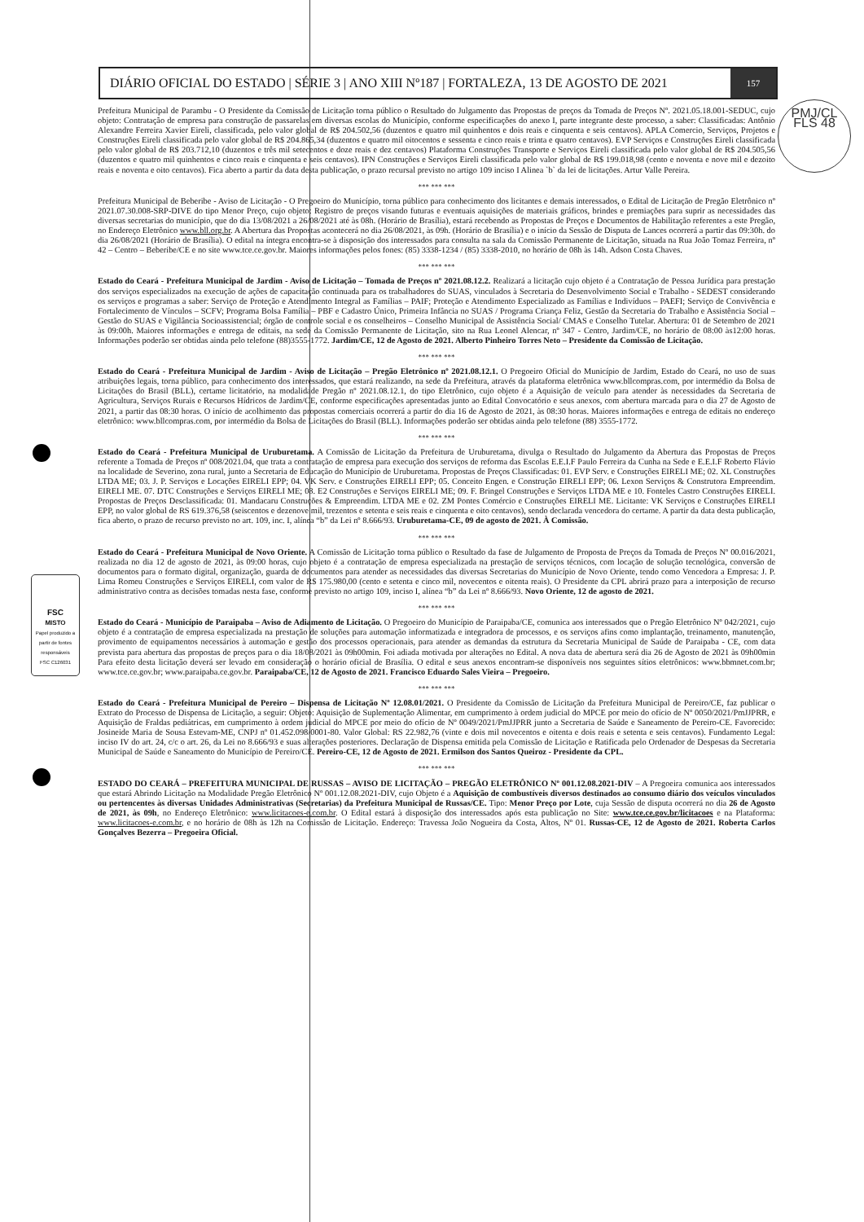DIÁRIO OFICIAL DO ESTADO | SÉRIE 3 | ANO XIII Nº187 | FORTALEZA, 13 DE AGOSTO DE 2021
157
PMJ/CL
FLS 48
FSC
MISTO
Papel produzido a partir de fontes responsáveis
FSC C126031
Prefeitura Municipal de Parambu - O Presidente da Comissão de Licitação torna público o Resultado do Julgamento das Propostas de preços da Tomada de Preços Nº. 2021.05.18.001-SEDUC, cujo objeto: Contratação de empresa para construção de passarelas em diversas escolas do Município, conforme especificações do anexo I, parte integrante deste processo, a saber: Classificadas: Antônio Alexandre Ferreira Xavier Eireli, classificada, pelo valor global de R$ 204.502,56 (duzentos e quatro mil quinhentos e dois reais e cinquenta e seis centavos). APLA Comercio, Serviços, Projetos e Construções Eireli classificada pelo valor global de R$ 204.865,34 (duzentos e quatro mil oitocentos e sessenta e cinco reais e trinta e quatro centavos). EVP Serviços e Construções Eireli classificada pelo valor global de R$ 203.712,10 (duzentos e três mil setecentos e doze reais e dez centavos) Plataforma Construções Transporte e Serviços Eireli classificada pelo valor global de R$ 204.505,56 (duzentos e quatro mil quinhentos e cinco reais e cinquenta e seis centavos). IPN Construções e Serviços Eireli classificada pelo valor global de R$ 199.018,98 (cento e noventa e nove mil e dezoito reais e noventa e oito centavos). Fica aberto a partir da data desta publicação, o prazo recursal previsto no artigo 109 inciso I Alinea `b` da lei de licitações. Artur Valle Pereira.
*** *** ***
Prefeitura Municipal de Beberibe - Aviso de Licitação - O Pregoeiro do Município, torna público para conhecimento dos licitantes e demais interessados, o Edital de Licitação de Pregão Eletrônico nº 2021.07.30.008-SRP-DIVE do tipo Menor Preço, cujo objeto: Registro de preços visando futuras e eventuais aquisições de materiais gráficos, brindes e premiações para suprir as necessidades das diversas secretarias do município, que do dia 13/08/2021 a 26/08/2021 até às 08h. (Horário de Brasília), estará recebendo as Propostas de Preços e Documentos de Habilitação referentes a este Pregão, no Endereço Eletrônico www.bll.org.br. A Abertura das Propostas acontecerá no dia 26/08/2021, às 09h. (Horário de Brasília) e o início da Sessão de Disputa de Lances ocorrerá a partir das 09:30h. do dia 26/08/2021 (Horário de Brasília). O edital na íntegra encontra-se à disposição dos interessados para consulta na sala da Comissão Permanente de Licitação, situada na Rua João Tomaz Ferreira, nº 42 – Centro – Beberibe/CE e no site www.tce.ce.gov.br. Maiores informações pelos fones: (85) 3338-1234 / (85) 3338-2010, no horário de 08h às 14h. Adson Costa Chaves.
*** *** ***
Estado do Ceará - Prefeitura Municipal de Jardim - Aviso de Licitação – Tomada de Preços nº 2021.08.12.2. Realizará a licitação cujo objeto é a Contratação de Pessoa Jurídica para prestação dos serviços especializados na execução de ações de capacitação continuada para os trabalhadores do SUAS, vinculados à Secretaria do Desenvolvimento Social e Trabalho - SEDEST considerando os serviços e programas a saber: Serviço de Proteção e Atendimento Integral as Famílias – PAIF; Proteção e Atendimento Especializado as Famílias e Indivíduos – PAEFI; Serviço de Convivência e Fortalecimento de Vínculos – SCFV; Programa Bolsa Família – PBF e Cadastro Único, Primeira Infância no SUAS / Programa Criança Feliz, Gestão da Secretaria do Trabalho e Assistência Social – Gestão do SUAS e Vigilância Socioassistencial; órgão de controle social e os conselheiros – Conselho Municipal de Assistência Social/ CMAS e Conselho Tutelar. Abertura: 01 de Setembro de 2021 às 09:00h. Maiores informações e entrega de editais, na sede da Comissão Permanente de Licitação, sito na Rua Leonel Alencar, nº 347 - Centro, Jardim/CE, no horário de 08:00 às12:00 horas. Informações poderão ser obtidas ainda pelo telefone (88)3555-1772. Jardim/CE, 12 de Agosto de 2021. Alberto Pinheiro Torres Neto – Presidente da Comissão de Licitação.
*** *** ***
Estado do Ceará - Prefeitura Municipal de Jardim - Aviso de Licitação – Pregão Eletrônico nº 2021.08.12.1. O Pregoeiro Oficial do Município de Jardim, Estado do Ceará, no uso de suas atribuições legais, torna público, para conhecimento dos interessados, que estará realizando, na sede da Prefeitura, através da plataforma eletrônica www.bllcompras.com, por intermédio da Bolsa de Licitações do Brasil (BLL), certame licitatório, na modalidade Pregão nº 2021.08.12.1, do tipo Eletrônico, cujo objeto é a Aquisição de veículo para atender às necessidades da Secretaria de Agricultura, Serviços Rurais e Recursos Hídricos de Jardim/CE, conforme especificações apresentadas junto ao Edital Convocatório e seus anexos, com abertura marcada para o dia 27 de Agosto de 2021, a partir das 08:30 horas. O início de acolhimento das propostas comerciais ocorrerá a partir do dia 16 de Agosto de 2021, às 08:30 horas. Maiores informações e entrega de editais no endereço eletrônico: www.bllcompras.com, por intermédio da Bolsa de Licitações do Brasil (BLL). Informações poderão ser obtidas ainda pelo telefone (88) 3555-1772.
*** *** ***
Estado do Ceará - Prefeitura Municipal de Uruburetama. A Comissão de Licitação da Prefeitura de Uruburetama, divulga o Resultado do Julgamento da Abertura das Propostas de Preços referente a Tomada de Preços nº 008/2021.04, que trata a contratação de empresa para execução dos serviços de reforma das Escolas E.E.I.F Paulo Ferreira da Cunha na Sede e E.E.I.F Roberto Flávio na localidade de Severino, zona rural, junto a Secretaria de Educação do Município de Uruburetama. Propostas de Preços Classificadas: 01. EVP Serv. e Construções EIRELI ME; 02. XL Construções LTDA ME; 03. J. P. Serviços e Locações EIRELI EPP; 04. VK Serv. e Construções EIRELI EPP; 05. Conceito Engen. e Construção EIRELI EPP; 06. Lexon Serviços & Construtora Empreendim. EIRELI ME. 07. DTC Construções e Serviços EIRELI ME; 08. E2 Construções e Serviços EIRELI ME; 09. F. Bringel Construções e Serviços LTDA ME e 10. Fonteles Castro Construções EIRELI. Propostas de Preços Desclassificada: 01. Mandacaru Construções & Empreendim. LTDA ME e 02. ZM Pontes Comércio e Construções EIRELI ME. Licitante: VK Serviços e Construções EIRELI EPP, no valor global de RS 619.376,58 (seiscentos e dezenove mil, trezentos e setenta e seis reais e cinquenta e oito centavos), sendo declarada vencedora do certame. A partir da data desta publicação, fica aberto, o prazo de recurso previsto no art. 109, inc. I, alínea “b” da Lei nº 8.666/93. Uruburetama-CE, 09 de agosto de 2021. À Comissão.
*** *** ***
Estado do Ceará - Prefeitura Municipal de Novo Oriente. A Comissão de Licitação torna público o Resultado da fase de Julgamento de Proposta de Preços da Tomada de Preços Nº 00.016/2021, realizada no dia 12 de agosto de 2021, às 09:00 horas, cujo objeto é a contratação de empresa especializada na prestação de serviços técnicos, com locação de solução tecnológica, conversão de documentos para o formato digital, organização, guarda de documentos para atender as necessidades das diversas Secretarias do Município de Novo Oriente, tendo como Vencedora a Empresa: J. P. Lima Romeu Construções e Serviços EIRELI, com valor de R$ 175.980,00 (cento e setenta e cinco mil, novecentos e oitenta reais). O Presidente da CPL abrirá prazo para a interposição de recurso administrativo contra as decisões tomadas nesta fase, conforme previsto no artigo 109, inciso I, alínea “b” da Lei nº 8.666/93. Novo Oriente, 12 de agosto de 2021.
*** *** ***
Estado do Ceará - Município de Paraipaba – Aviso de Adiamento de Licitação. O Pregoeiro do Município de Paraipaba/CE, comunica aos interessados que o Pregão Eletrônico Nº 042/2021, cujo objeto é a contratação de empresa especializada na prestação de soluções para automação informatizada e integradora de processos, e os serviços afins como implantação, treinamento, manutenção, provimento de equipamentos necessários à automação e gestão dos processos operacionais, para atender as demandas da estrutura da Secretaria Municipal de Saúde de Paraipaba - CE, com data prevista para abertura das propostas de preços para o dia 18/08/2021 às 09h00min. Foi adiada motivada por alterações no Edital. A nova data de abertura será dia 26 de Agosto de 2021 às 09h00min Para efeito desta licitação deverá ser levado em consideração o horário oficial de Brasília. O edital e seus anexos encontram-se disponíveis nos seguintes sítios eletrônicos: www.bbmnet.com.br; www.tce.ce.gov.br; www.paraipaba.ce.gov.br. Paraipaba/CE, 12 de Agosto de 2021. Francisco Eduardo Sales Vieira – Pregoeiro.
*** *** ***
Estado do Ceará - Prefeitura Municipal de Pereiro – Dispensa de Licitação Nº 12.08.01/2021. O Presidente da Comissão de Licitação da Prefeitura Municipal de Pereiro/CE, faz publicar o Extrato do Processo de Dispensa de Licitação, a seguir: Objeto: Aquisição de Suplementação Alimentar, em cumprimento à ordem judicial do MPCE por meio do ofício de Nº 0050/2021/PmJJPRR, e Aquisição de Fraldas pediátricas, em cumprimento à ordem judicial do MPCE por meio do ofício de Nº 0049/2021/PmJJPRR junto a Secretaria de Saúde e Saneamento de Pereiro-CE. Favorecido: Josineide Maria de Sousa Estevam-ME, CNPJ nº 01.452.098/0001-80. Valor Global: RS 22.982,76 (vinte e dois mil novecentos e oitenta e dois reais e setenta e seis centavos). Fundamento Legal: inciso IV do art. 24, c/c o art. 26, da Lei no 8.666/93 e suas alterações posteriores. Declaração de Dispensa emitida pela Comissão de Licitação e Ratificada pelo Ordenador de Despesas da Secretaria Municipal de Saúde e Saneamento do Município de Pereiro/CE. Pereiro-CE, 12 de Agosto de 2021. Ermilson dos Santos Queiroz - Presidente da CPL.
*** *** ***
ESTADO DO CEARÁ – PREFEITURA MUNICIPAL DE RUSSAS – AVISO DE LICITAÇÃO – PREGÃO ELETRÔNICO Nº 001.12.08.2021-DIV – A Pregoeira comunica aos interessados que estará Abrindo Licitação na Modalidade Pregão Eletrônico Nº 001.12.08.2021-DIV, cujo Objeto é a Aquisição de combustíveis diversos destinados ao consumo diário dos veículos vinculados ou pertencentes às diversas Unidades Administrativas (Secretarias) da Prefeitura Municipal de Russas/CE. Tipo: Menor Preço por Lote, cuja Sessão de disputa ocorrerá no dia 26 de Agosto de 2021, às 09h, no Endereço Eletrônico: www.licitacoes-e.com.br. O Edital estará à disposição dos interessados após esta publicação no Site: www.tce.ce.gov.br/licitacoes e na Plataforma: www.licitacoes-e.com.br, e no horário de 08h às 12h na Comissão de Licitação. Endereço: Travessa João Nogueira da Costa, Altos, Nº 01. Russas-CE, 12 de Agosto de 2021. Roberta Carlos Gonçalves Bezerra – Pregoeira Oficial.